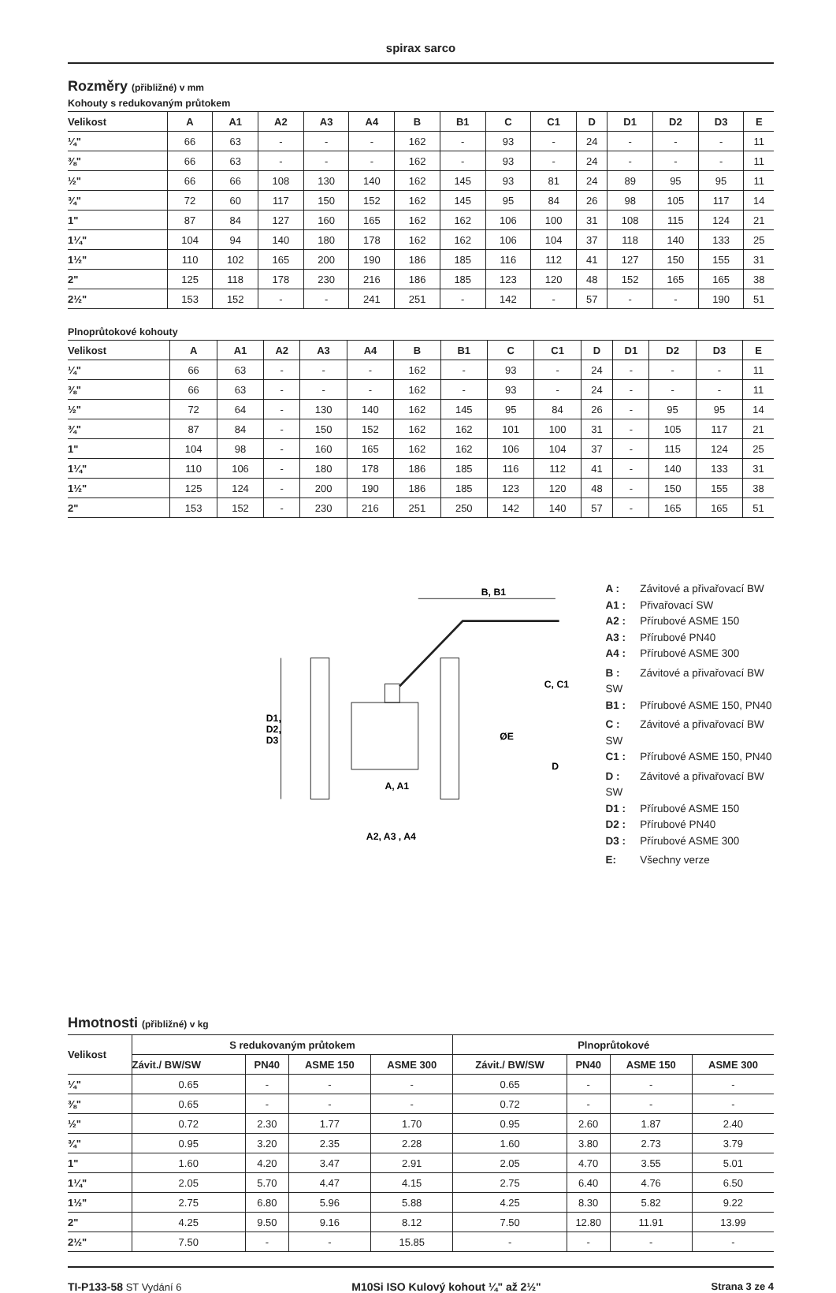spirax sarco
Rozměry (přibližné) v mm
Kohouty s redukovaným průtokem
| Velikost | A | A1 | A2 | A3 | A4 | B | B1 | C | C1 | D | D1 | D2 | D3 | E |
| --- | --- | --- | --- | --- | --- | --- | --- | --- | --- | --- | --- | --- | --- | --- |
| ¼" | 66 | 63 | - | - | - | 162 | - | 93 | - | 24 | - | - | - | 11 |
| ⅜" | 66 | 63 | - | - | - | 162 | - | 93 | - | 24 | - | - | - | 11 |
| ½" | 66 | 66 | 108 | 130 | 140 | 162 | 145 | 93 | 81 | 24 | 89 | 95 | 95 | 11 |
| ¾" | 72 | 60 | 117 | 150 | 152 | 162 | 145 | 95 | 84 | 26 | 98 | 105 | 117 | 14 |
| 1" | 87 | 84 | 127 | 160 | 165 | 162 | 162 | 106 | 100 | 31 | 108 | 115 | 124 | 21 |
| 1¼" | 104 | 94 | 140 | 180 | 178 | 162 | 162 | 106 | 104 | 37 | 118 | 140 | 133 | 25 |
| 1½" | 110 | 102 | 165 | 200 | 190 | 186 | 185 | 116 | 112 | 41 | 127 | 150 | 155 | 31 |
| 2" | 125 | 118 | 178 | 230 | 216 | 186 | 185 | 123 | 120 | 48 | 152 | 165 | 165 | 38 |
| 2½" | 153 | 152 | - | - | 241 | 251 | - | 142 | - | 57 | - | - | 190 | 51 |
Plnoprůtokové kohouty
| Velikost | A | A1 | A2 | A3 | A4 | B | B1 | C | C1 | D | D1 | D2 | D3 | E |
| --- | --- | --- | --- | --- | --- | --- | --- | --- | --- | --- | --- | --- | --- | --- |
| ¼" | 66 | 63 | - | - | - | 162 | - | 93 | - | 24 | - | - | - | 11 |
| ⅜" | 66 | 63 | - | - | - | 162 | - | 93 | - | 24 | - | - | - | 11 |
| ½" | 72 | 64 | - | 130 | 140 | 162 | 145 | 95 | 84 | 26 | - | 95 | 95 | 14 |
| ¾" | 87 | 84 | - | 150 | 152 | 162 | 162 | 101 | 100 | 31 | - | 105 | 117 | 21 |
| 1" | 104 | 98 | - | 160 | 165 | 162 | 162 | 106 | 104 | 37 | - | 115 | 124 | 25 |
| 1¼" | 110 | 106 | - | 180 | 178 | 186 | 185 | 116 | 112 | 41 | - | 140 | 133 | 31 |
| 1½" | 125 | 124 | - | 200 | 190 | 186 | 185 | 123 | 120 | 48 | - | 150 | 155 | 38 |
| 2" | 153 | 152 | - | 230 | 216 | 251 | 250 | 142 | 140 | 57 | - | 165 | 165 | 51 |
D1,
D2,
D3
B, B1
C, C1
ØE
D
A, A1
A2, A3 , A4
A : Závitové a přivařovací BW
A1 : Přivařovací SW
A2 : Přírubové ASME 150
A3 : Přírubové PN40
A4 : Přírubové ASME 300
B : Závitové a přivařovací BW SW
B1 : Přírubové ASME 150, PN40
C : Závitové a přivařovací BW SW
C1 : Přírubové ASME 150, PN40
D : Závitové a přivařovací BW SW
D1 : Přírubové ASME 150
D2 : Přírubové PN40
D3 : Přírubové ASME 300
E: Všechny verze
Hmotnosti (přibližné) v kg
| Velikost | S redukovaným průtokem | | | | Plnoprůtokové | | | |
| --- | --- | --- | --- | --- | --- | --- | --- | --- |
| | Závit./ BW/SW | PN40 | ASME 150 | ASME 300 | Závit./ BW/SW | PN40 | ASME 150 | ASME 300 |
| ¼" | 0.65 | - | - | - | 0.65 | - | - | - |
| ⅜" | 0.65 | - | - | - | 0.72 | - | - | - |
| ½" | 0.72 | 2.30 | 1.77 | 1.70 | 0.95 | 2.60 | 1.87 | 2.40 |
| ¾" | 0.95 | 3.20 | 2.35 | 2.28 | 1.60 | 3.80 | 2.73 | 3.79 |
| 1" | 1.60 | 4.20 | 3.47 | 2.91 | 2.05 | 4.70 | 3.55 | 5.01 |
| 1¼" | 2.05 | 5.70 | 4.47 | 4.15 | 2.75 | 6.40 | 4.76 | 6.50 |
| 1½" | 2.75 | 6.80 | 5.96 | 5.88 | 4.25 | 8.30 | 5.82 | 9.22 |
| 2" | 4.25 | 9.50 | 9.16 | 8.12 | 7.50 | 12.80 | 11.91 | 13.99 |
| 2½" | 7.50 | - | - | 15.85 | - | - | - | - |
TI-P133-58 ST Vydání 6 M10Si ISO Kulový kohout ¼" až 2½" Strana 3 ze 4